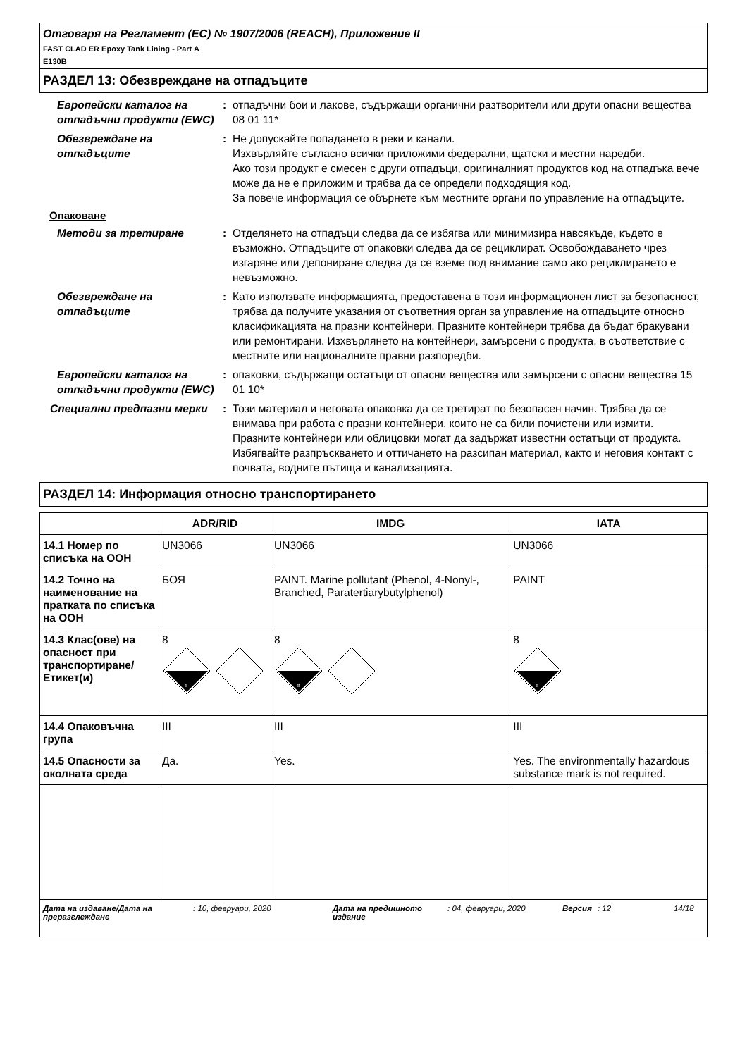Отговаря на Регламент (ЕС) № 1907/2006 (REACH), Приложение II
FAST CLAD ER Epoxy Tank Lining - Part A
E130B
РАЗДЕЛ 13: Обезвреждане на отпадъците
Европейски каталог на отпадъчни продукти (EWC)
: отпадъчни бои и лакове, съдържащи органични разтворители или други опасни вещества 08 01 11*
Обезвреждане на отпадъците
: Не допускайте попадането в реки и канали.
Изхвърляйте съгласно всички приложими федерални, щатски и местни наредби.
Ако този продукт е смесен с други отпадъци, оригиналният продуктов код на отпадъка вече може да не е приложим и трябва да се определи подходящия код.
За повече информация се обърнете към местните органи по управление на отпадъците.
Опаковане
Методи за третиране : Отделянето на отпадъци следва да се избягва или минимизира навсякъде, където е възможно. Отпадъците от опаковки следва да се рециклират. Освобождаването чрез изгаряне или депониране следва да се вземе под внимание само ако рециклирането е невъзможно.
Обезвреждане на отпадъците
: Като използвате информацията, предоставена в този информационен лист за безопасност, трябва да получите указания от съответния орган за управление на отпадъците относно класификацията на празни контейнери. Празните контейнери трябва да бъдат бракувани или ремонтирани. Изхвърлянето на контейнери, замърсени с продукта, в съответствие с местните или националните правни разпоредби.
Европейски каталог на отпадъчни продукти (EWC)
: опаковки, съдържащи остатъци от опасни вещества или замърсени с опасни вещества 15 01 10*
Специални предпазни мерки : Този материал и неговата опаковка да се третират по безопасен начин. Трябва да се внимава при работа с празни контейнери, които не са били почистени или измити. Празните контейнери или облицовки могат да задържат известни остатъци от продукта. Избягвайте разпръскването и оттичането на разсипан материал, както и неговия контакт с почвата, водните пътища и канализацията.
РАЗДЕЛ 14: Информация относно транспортирането
| | ADR/RID | IMDG | IATA |
| --- | --- | --- | --- |
| 14.1 Номер по списъка на ООН | UN3066 | UN3066 | UN3066 |
| 14.2 Точно на наименование на пратката по списъка на ООН | БОЯ | PAINT. Marine pollutant (Phenol, 4-Nonyl-, Branched, Paratertiarybutylphenol) | PAINT |
| 14.3 Клас(ове) на опасност при транспортиране/ Етикет(и) | 8 8 | 8 8 | 8 8 |
| 14.4 Опаковъчна група | III | III | III |
| 14.5 Опасности за околната среда | Да. | Yes. | Yes. The environmentally hazardous substance mark is not required. |
Дата на издаване/Дата на преразглеждане
: 10, февруари, 2020 Дата на предишното издание
: 04, февруари, 2020 Версия : 12 14/18